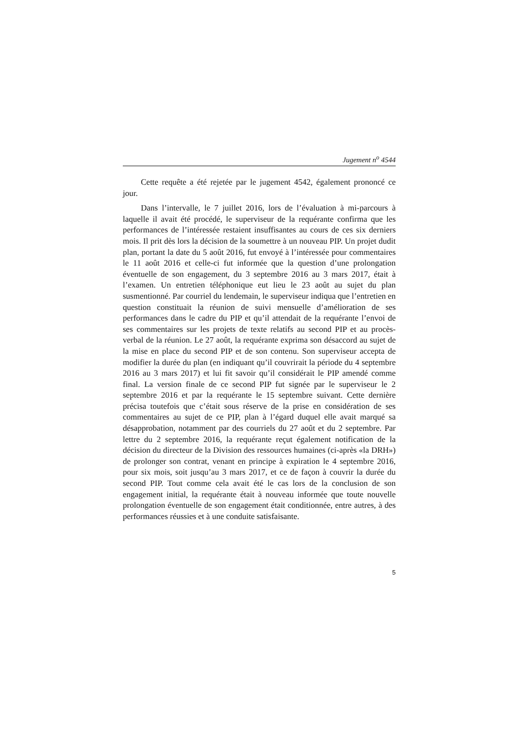Jugement n<sup>o</sup> 4544
Cette requête a été rejetée par le jugement 4542, également prononcé ce jour.
Dans l’intervalle, le 7 juillet 2016, lors de l’évaluation à mi-parcours à laquelle il avait été procédé, le superviseur de la requérante confirma que les performances de l’intéressée restaient insuffisantes au cours de ces six derniers mois. Il prit dès lors la décision de la soumettre à un nouveau PIP. Un projet dudit plan, portant la date du 5 août 2016, fut envoyé à l’intéressée pour commentaires le 11 août 2016 et celle-ci fut informée que la question d’une prolongation éventuelle de son engagement, du 3 septembre 2016 au 3 mars 2017, était à l’examen. Un entretien téléphonique eut lieu le 23 août au sujet du plan susmentionné. Par courriel du lendemain, le superviseur indiqua que l’entretien en question constituait la réunion de suivi mensuelle d’amélioration de ses performances dans le cadre du PIP et qu’il attendait de la requérante l’envoi de ses commentaires sur les projets de texte relatifs au second PIP et au procès-verbal de la réunion. Le 27 août, la requérante exprima son désaccord au sujet de la mise en place du second PIP et de son contenu. Son superviseur accepta de modifier la durée du plan (en indiquant qu’il couvrirait la période du 4 septembre 2016 au 3 mars 2017) et lui fit savoir qu’il considérait le PIP amendé comme final. La version finale de ce second PIP fut signée par le superviseur le 2 septembre 2016 et par la requérante le 15 septembre suivant. Cette dernière précisa toutefois que c’était sous réserve de la prise en considération de ses commentaires au sujet de ce PIP, plan à l’égard duquel elle avait marqué sa désapprobation, notamment par des courriels du 27 août et du 2 septembre. Par lettre du 2 septembre 2016, la requérante reçut également notification de la décision du directeur de la Division des ressources humaines (ci-après «la DRH») de prolonger son contrat, venant en principe à expiration le 4 septembre 2016, pour six mois, soit jusqu’au 3 mars 2017, et ce de façon à couvrir la durée du second PIP. Tout comme cela avait été le cas lors de la conclusion de son engagement initial, la requérante était à nouveau informée que toute nouvelle prolongation éventuelle de son engagement était conditionnée, entre autres, à des performances réussies et à une conduite satisfaisante.
5